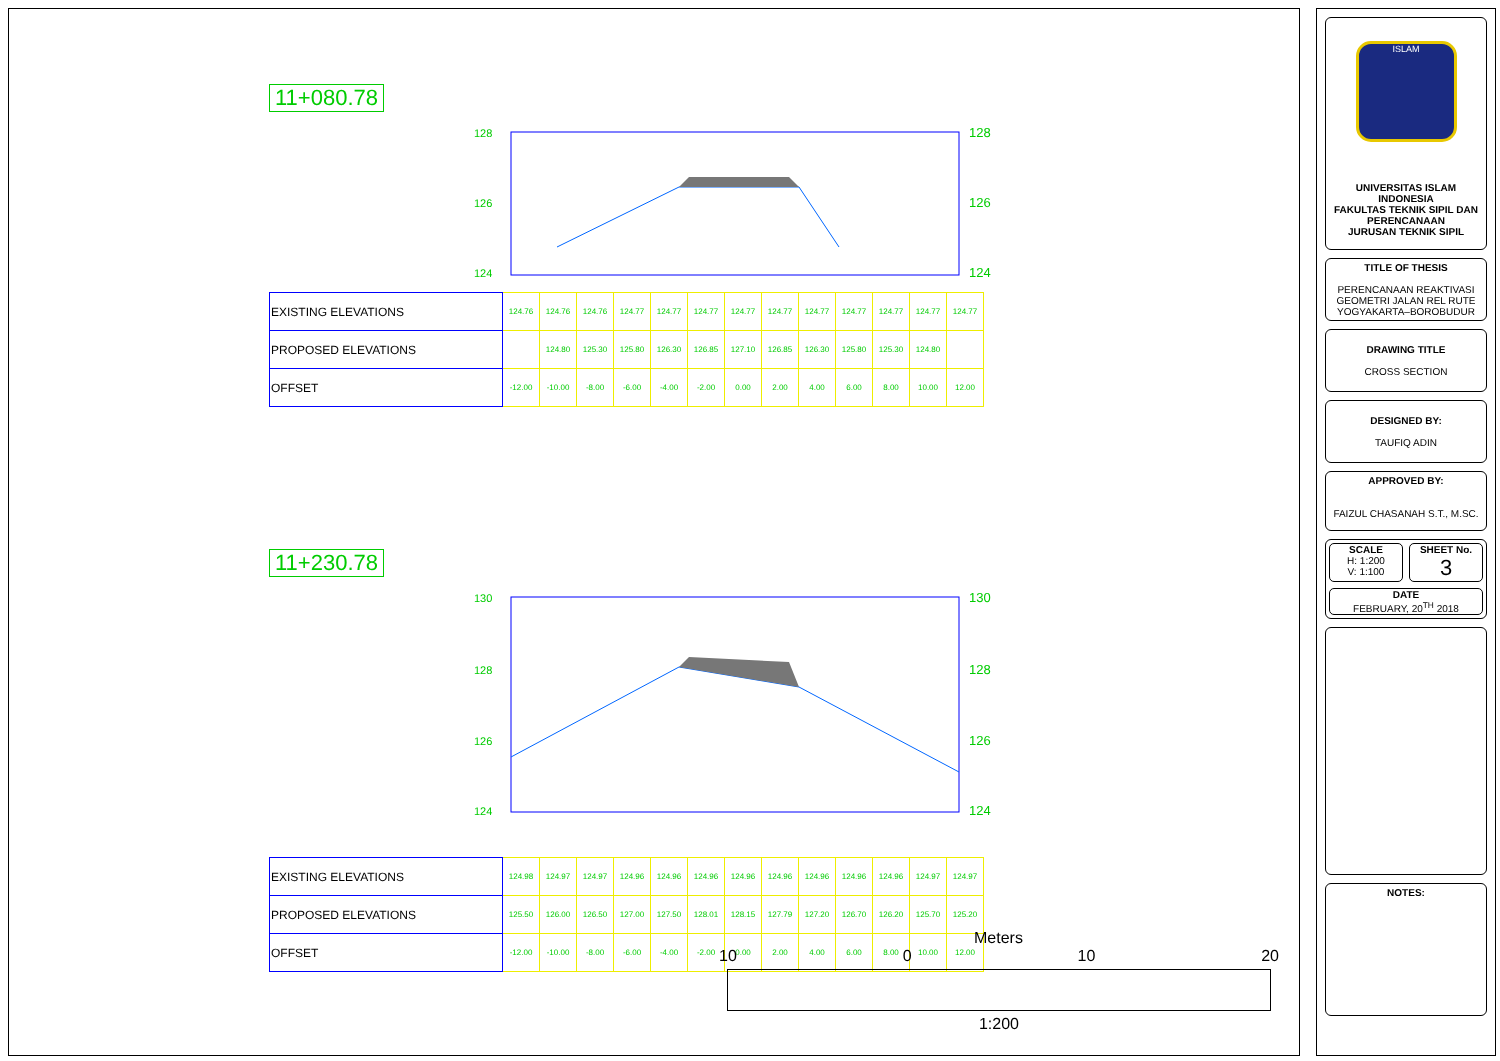11+080.78
128
128
126
126
124
124
| EXISTING ELEVATIONS | 124.76 | 124.76 | 124.76 | 124.77 | 124.77 | 124.77 | 124.77 | 124.77 | 124.77 | 124.77 | 124.77 | 124.77 | 124.77 |
| PROPOSED ELEVATIONS | | 124.80 | 125.30 | 125.80 | 126.30 | 126.85 | 127.10 | 126.85 | 126.30 | 125.80 | 125.30 | 124.80 | |
| OFFSET | -12.00 | -10.00 | -8.00 | -6.00 | -4.00 | -2.00 | 0.00 | 2.00 | 4.00 | 6.00 | 8.00 | 10.00 | 12.00 |
11+230.78
130
130
128
128
126
126
124
124
| EXISTING ELEVATIONS | 124.98 | 124.97 | 124.97 | 124.96 | 124.96 | 124.96 | 124.96 | 124.96 | 124.96 | 124.96 | 124.96 | 124.97 | 124.97 |
| PROPOSED ELEVATIONS | 125.50 | 126.00 | 126.50 | 127.00 | 127.50 | 128.01 | 128.15 | 127.79 | 127.20 | 126.70 | 126.20 | 125.70 | 125.20 |
| OFFSET | -12.00 | -10.00 | -8.00 | -6.00 | -4.00 | -2.00 | 0.00 | 2.00 | 4.00 | 6.00 | 8.00 | 10.00 | 12.00 |
Meters
10 0 10 20
1:200
ISLAM
UNIVERSITAS ISLAM INDONESIA
FAKULTAS TEKNIK SIPIL DAN PERENCANAAN
JURUSAN TEKNIK SIPIL
TITLE OF THESIS
PERENCANAAN REAKTIVASI GEOMETRI JALAN REL RUTE YOGYAKARTA–BOROBUDUR
DRAWING TITLE
CROSS SECTION
DESIGNED BY:
TAUFIQ ADIN
APPROVED BY:
FAIZUL CHASANAH S.T., M.SC.
SCALE
H: 1:200
V: 1:100
SHEET No.
3
DATE
FEBRUARY, 20<sup>TH</sup> 2018
NOTES: